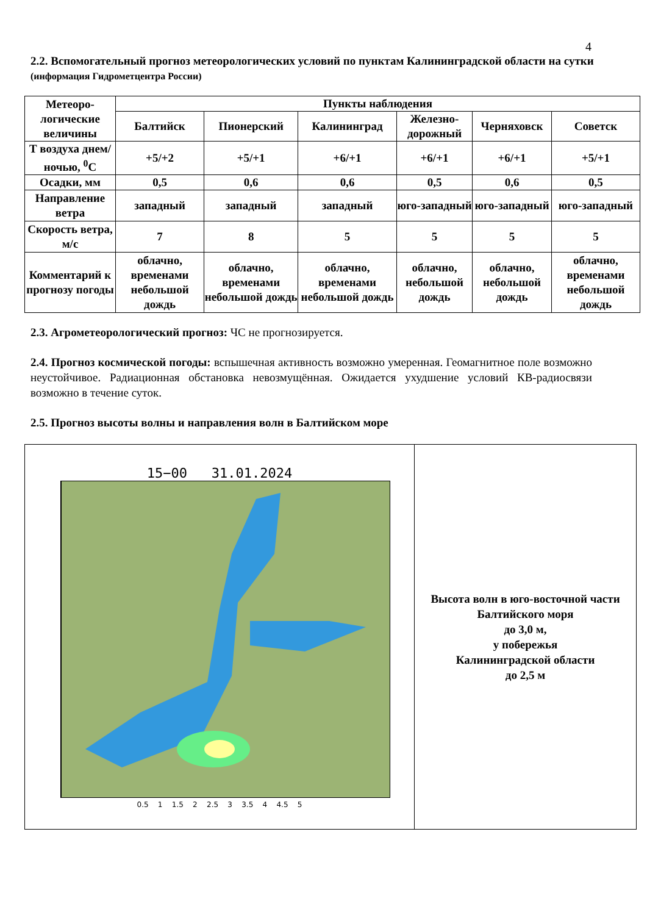4
2.2. Вспомогательный прогноз метеорологических условий по пунктам Калининградской области на сутки (информация Гидрометцентра России)
| Метеоро-логические величины | Пункты наблюдения | | | | | |
| --- | --- | --- | --- | --- | --- | --- |
| | Балтийск | Пионерский | Калининград | Железно-дорожный | Черняховск | Советск |
| Т воздуха днем/ночью, <sup>0</sup>С | +5/+2 | +5/+1 | +6/+1 | +6/+1 | +6/+1 | +5/+1 |
| Осадки, мм | 0,5 | 0,6 | 0,6 | 0,5 | 0,6 | 0,5 |
| Направление ветра | западный | западный | западный | юго-западный | юго-западный | юго-западный |
| Скорость ветра, м/с | 7 | 8 | 5 | 5 | 5 | 5 |
| Комментарий к прогнозу погоды | облачно, временами небольшой дождь | облачно, временами небольшой дождь | облачно, временами небольшой дождь | облачно, небольшой дождь | облачно, небольшой дождь | облачно, временами небольшой дождь |
2.3. Агрометеорологический прогноз: ЧС не прогнозируется.
2.4. Прогноз космической погоды: вспышечная активность возможно умеренная. Геомагнитное поле возможно неустойчивое. Радиационная обстановка невозмущённая. Ожидается ухудшение условий КВ-радиосвязи возможно в течение суток.
2.5. Прогноз высоты волны и направления волн в Балтийском море
| 15−00 31.01.2024 0.5 1 1.5 2 2.5 3 3.5 4 4.5 5 | Высота волн в юго-восточной части Балтийского моря до 3,0 м, у побережья Калининградской области до 2,5 м |